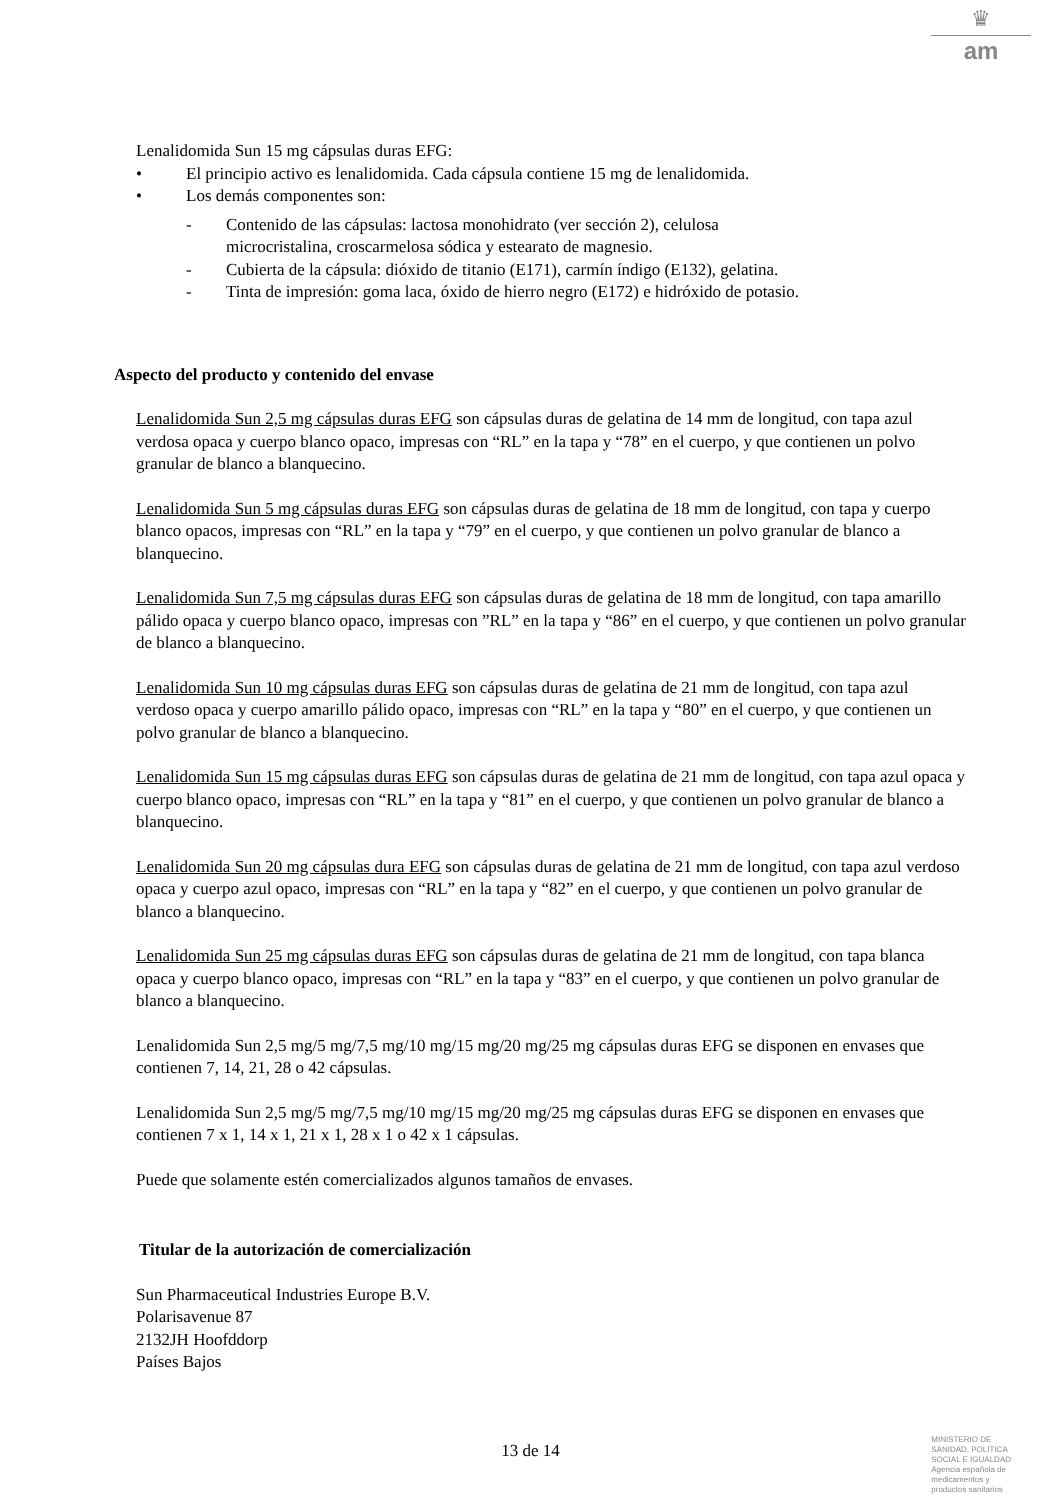♛
am
Lenalidomida Sun 15 mg cápsulas duras EFG:
• El principio activo es lenalidomida. Cada cápsula contiene 15 mg de lenalidomida.
• Los demás componentes son:
- Contenido de las cápsulas: lactosa monohidrato (ver sección 2), celulosa
microcristalina, croscarmelosa sódica y estearato de magnesio.
- Cubierta de la cápsula: dióxido de titanio (E171), carmín índigo (E132), gelatina.
- Tinta de impresión: goma laca, óxido de hierro negro (E172) e hidróxido de potasio.
Aspecto del producto y contenido del envase
Lenalidomida Sun 2,5 mg cápsulas duras EFG son cápsulas duras de gelatina de 14 mm de longitud, con tapa azul verdosa opaca y cuerpo blanco opaco, impresas con “RL” en la tapa y “78” en el cuerpo, y que contienen un polvo granular de blanco a blanquecino.
Lenalidomida Sun 5 mg cápsulas duras EFG son cápsulas duras de gelatina de 18 mm de longitud, con tapa y cuerpo blanco opacos, impresas con “RL” en la tapa y “79” en el cuerpo, y que contienen un polvo granular de blanco a blanquecino.
Lenalidomida Sun 7,5 mg cápsulas duras EFG son cápsulas duras de gelatina de 18 mm de longitud, con tapa amarillo pálido opaca y cuerpo blanco opaco, impresas con ”RL” en la tapa y “86” en el cuerpo, y que contienen un polvo granular de blanco a blanquecino.
Lenalidomida Sun 10 mg cápsulas duras EFG son cápsulas duras de gelatina de 21 mm de longitud, con tapa azul verdoso opaca y cuerpo amarillo pálido opaco, impresas con “RL” en la tapa y “80” en el cuerpo, y que contienen un polvo granular de blanco a blanquecino.
Lenalidomida Sun 15 mg cápsulas duras EFG son cápsulas duras de gelatina de 21 mm de longitud, con tapa azul opaca y cuerpo blanco opaco, impresas con “RL” en la tapa y “81” en el cuerpo, y que contienen un polvo granular de blanco a blanquecino.
Lenalidomida Sun 20 mg cápsulas dura EFG son cápsulas duras de gelatina de 21 mm de longitud, con tapa azul verdoso opaca y cuerpo azul opaco, impresas con “RL” en la tapa y “82” en el cuerpo, y que contienen un polvo granular de blanco a blanquecino.
Lenalidomida Sun 25 mg cápsulas duras EFG son cápsulas duras de gelatina de 21 mm de longitud, con tapa blanca opaca y cuerpo blanco opaco, impresas con “RL” en la tapa y “83” en el cuerpo, y que contienen un polvo granular de blanco a blanquecino.
Lenalidomida Sun 2,5 mg/5 mg/7,5 mg/10 mg/15 mg/20 mg/25 mg cápsulas duras EFG se disponen en envases que contienen 7, 14, 21, 28 o 42 cápsulas.
Lenalidomida Sun 2,5 mg/5 mg/7,5 mg/10 mg/15 mg/20 mg/25 mg cápsulas duras EFG se disponen en envases que contienen 7 x 1, 14 x 1, 21 x 1, 28 x 1 o 42 x 1 cápsulas.
Puede que solamente estén comercializados algunos tamaños de envases.
Titular de la autorización de comercialización
Sun Pharmaceutical Industries Europe B.V.
Polarisavenue 87
2132JH Hoofddorp
Países Bajos
13 de 14
MINISTERIO DE
SANIDAD, POLITICA
SOCIAL E IGUALDAD
Agencia española de
medicamentos y
productos sanitarios